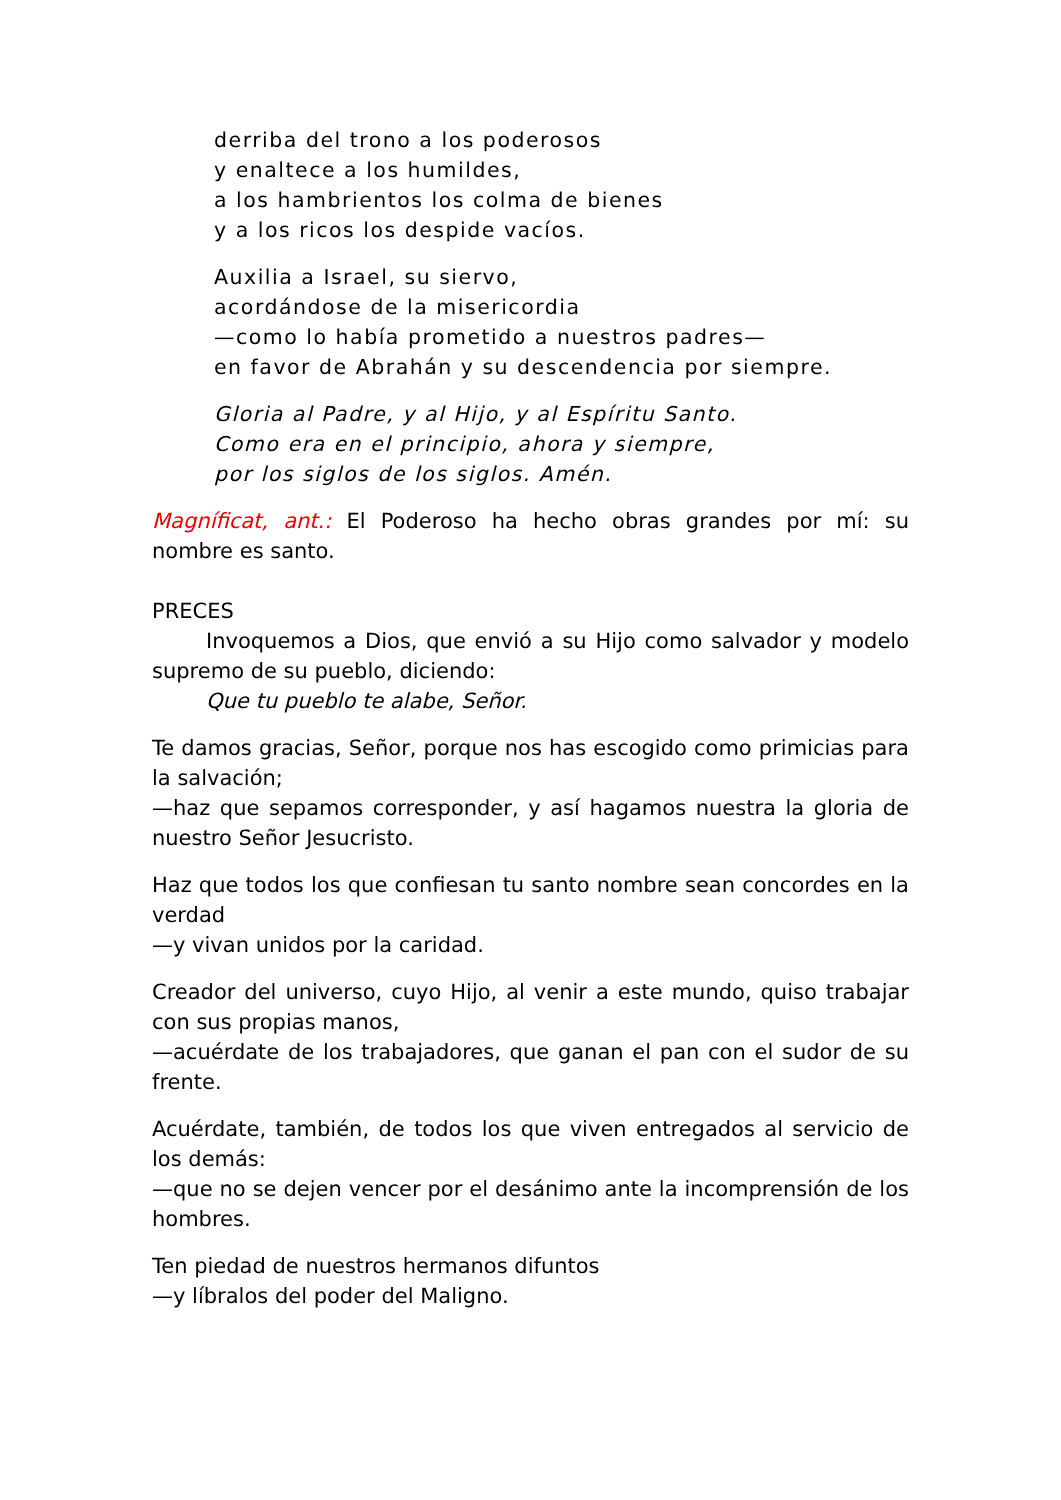derriba del trono a los poderosos
y enaltece a los humildes,
a los hambrientos los colma de bienes
y a los ricos los despide vacíos.
Auxilia a Israel, su siervo,
acordándose de la misericordia
—como lo había prometido a nuestros padres—
en favor de Abrahán y su descendencia por siempre.
Gloria al Padre, y al Hijo, y al Espíritu Santo.
Como era en el principio, ahora y siempre,
por los siglos de los siglos. Amén.
Magníficat, ant.: El Poderoso ha hecho obras grandes por mí: su nombre es santo.
PRECES
Invoquemos a Dios, que envió a su Hijo como salvador y modelo supremo de su pueblo, diciendo:
Que tu pueblo te alabe, Señor.
Te damos gracias, Señor, porque nos has escogido como primicias para la salvación;
—haz que sepamos corresponder, y así hagamos nuestra la gloria de nuestro Señor Jesucristo.
Haz que todos los que confiesan tu santo nombre sean concordes en la verdad
—y vivan unidos por la caridad.
Creador del universo, cuyo Hijo, al venir a este mundo, quiso trabajar con sus propias manos,
—acuérdate de los trabajadores, que ganan el pan con el sudor de su frente.
Acuérdate, también, de todos los que viven entregados al servicio de los demás:
—que no se dejen vencer por el desánimo ante la incomprensión de los hombres.
Ten piedad de nuestros hermanos difuntos
—y líbralos del poder del Maligno.